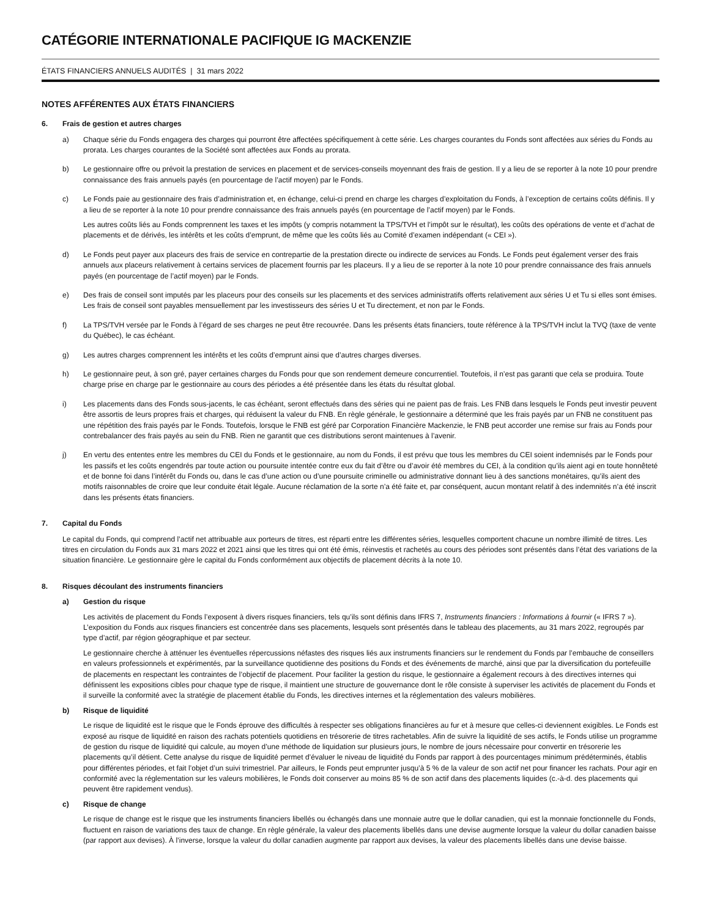CATÉGORIE INTERNATIONALE PACIFIQUE IG MACKENZIE
ÉTATS FINANCIERS ANNUELS AUDITÉS | 31 mars 2022
NOTES AFFÉRENTES AUX ÉTATS FINANCIERS
6. Frais de gestion et autres charges
a) Chaque série du Fonds engagera des charges qui pourront être affectées spécifiquement à cette série. Les charges courantes du Fonds sont affectées aux séries du Fonds au prorata. Les charges courantes de la Société sont affectées aux Fonds au prorata.
b) Le gestionnaire offre ou prévoit la prestation de services en placement et de services-conseils moyennant des frais de gestion. Il y a lieu de se reporter à la note 10 pour prendre connaissance des frais annuels payés (en pourcentage de l’actif moyen) par le Fonds.
c) Le Fonds paie au gestionnaire des frais d’administration et, en échange, celui-ci prend en charge les charges d’exploitation du Fonds, à l’exception de certains coûts définis. Il y a lieu de se reporter à la note 10 pour prendre connaissance des frais annuels payés (en pourcentage de l’actif moyen) par le Fonds.
Les autres coûts liés au Fonds comprennent les taxes et les impôts (y compris notamment la TPS/TVH et l’impôt sur le résultat), les coûts des opérations de vente et d’achat de placements et de dérivés, les intérêts et les coûts d’emprunt, de même que les coûts liés au Comité d’examen indépendant (« CEI »).
d) Le Fonds peut payer aux placeurs des frais de service en contrepartie de la prestation directe ou indirecte de services au Fonds. Le Fonds peut également verser des frais annuels aux placeurs relativement à certains services de placement fournis par les placeurs. Il y a lieu de se reporter à la note 10 pour prendre connaissance des frais annuels payés (en pourcentage de l’actif moyen) par le Fonds.
e) Des frais de conseil sont imputés par les placeurs pour des conseils sur les placements et des services administratifs offerts relativement aux séries U et Tu si elles sont émises. Les frais de conseil sont payables mensuellement par les investisseurs des séries U et Tu directement, et non par le Fonds.
f) La TPS/TVH versée par le Fonds à l’égard de ses charges ne peut être recouvrée. Dans les présents états financiers, toute référence à la TPS/TVH inclut la TVQ (taxe de vente du Québec), le cas échéant.
g) Les autres charges comprennent les intérêts et les coûts d’emprunt ainsi que d’autres charges diverses.
h) Le gestionnaire peut, à son gré, payer certaines charges du Fonds pour que son rendement demeure concurrentiel. Toutefois, il n’est pas garanti que cela se produira. Toute charge prise en charge par le gestionnaire au cours des périodes a été présentée dans les états du résultat global.
i) Les placements dans des Fonds sous-jacents, le cas échéant, seront effectués dans des séries qui ne paient pas de frais. Les FNB dans lesquels le Fonds peut investir peuvent être assortis de leurs propres frais et charges, qui réduisent la valeur du FNB. En règle générale, le gestionnaire a déterminé que les frais payés par un FNB ne constituent pas une répétition des frais payés par le Fonds. Toutefois, lorsque le FNB est géré par Corporation Financière Mackenzie, le FNB peut accorder une remise sur frais au Fonds pour contrebalancer des frais payés au sein du FNB. Rien ne garantit que ces distributions seront maintenues à l’avenir.
j) En vertu des ententes entre les membres du CEI du Fonds et le gestionnaire, au nom du Fonds, il est prévu que tous les membres du CEI soient indemnisés par le Fonds pour les passifs et les coûts engendrés par toute action ou poursuite intentée contre eux du fait d’être ou d’avoir été membres du CEI, à la condition qu’ils aient agi en toute honnêteté et de bonne foi dans l’intérêt du Fonds ou, dans le cas d’une action ou d’une poursuite criminelle ou administrative donnant lieu à des sanctions monétaires, qu’ils aient des motifs raisonnables de croire que leur conduite était légale. Aucune réclamation de la sorte n’a été faite et, par conséquent, aucun montant relatif à des indemnités n’a été inscrit dans les présents états financiers.
7. Capital du Fonds
Le capital du Fonds, qui comprend l’actif net attribuable aux porteurs de titres, est réparti entre les différentes séries, lesquelles comportent chacune un nombre illimité de titres. Les titres en circulation du Fonds aux 31 mars 2022 et 2021 ainsi que les titres qui ont été émis, réinvestis et rachetés au cours des périodes sont présentés dans l’état des variations de la situation financière. Le gestionnaire gère le capital du Fonds conformément aux objectifs de placement décrits à la note 10.
8. Risques découlant des instruments financiers
a) Gestion du risque
Les activités de placement du Fonds l’exposent à divers risques financiers, tels qu’ils sont définis dans IFRS 7, Instruments financiers : Informations à fournir (« IFRS 7 »). L’exposition du Fonds aux risques financiers est concentrée dans ses placements, lesquels sont présentés dans le tableau des placements, au 31 mars 2022, regroupés par type d’actif, par région géographique et par secteur.
Le gestionnaire cherche à atténuer les éventuelles répercussions néfastes des risques liés aux instruments financiers sur le rendement du Fonds par l’embauche de conseillers en valeurs professionnels et expérimentés, par la surveillance quotidienne des positions du Fonds et des événements de marché, ainsi que par la diversification du portefeuille de placements en respectant les contraintes de l’objectif de placement. Pour faciliter la gestion du risque, le gestionnaire a également recours à des directives internes qui définissent les expositions cibles pour chaque type de risque, il maintient une structure de gouvernance dont le rôle consiste à superviser les activités de placement du Fonds et il surveille la conformité avec la stratégie de placement établie du Fonds, les directives internes et la réglementation des valeurs mobilières.
b) Risque de liquidité
Le risque de liquidité est le risque que le Fonds éprouve des difficultés à respecter ses obligations financières au fur et à mesure que celles-ci deviennent exigibles. Le Fonds est exposé au risque de liquidité en raison des rachats potentiels quotidiens en trésorerie de titres rachetables. Afin de suivre la liquidité de ses actifs, le Fonds utilise un programme de gestion du risque de liquidité qui calcule, au moyen d’une méthode de liquidation sur plusieurs jours, le nombre de jours nécessaire pour convertir en trésorerie les placements qu’il détient. Cette analyse du risque de liquidité permet d’évaluer le niveau de liquidité du Fonds par rapport à des pourcentages minimum prédéterminés, établis pour différentes périodes, et fait l’objet d’un suivi trimestriel. Par ailleurs, le Fonds peut emprunter jusqu’à 5 % de la valeur de son actif net pour financer les rachats. Pour agir en conformité avec la réglementation sur les valeurs mobilières, le Fonds doit conserver au moins 85 % de son actif dans des placements liquides (c.-à-d. des placements qui peuvent être rapidement vendus).
c) Risque de change
Le risque de change est le risque que les instruments financiers libellés ou échangés dans une monnaie autre que le dollar canadien, qui est la monnaie fonctionnelle du Fonds, fluctuent en raison de variations des taux de change. En règle générale, la valeur des placements libellés dans une devise augmente lorsque la valeur du dollar canadien baisse (par rapport aux devises). À l’inverse, lorsque la valeur du dollar canadien augmente par rapport aux devises, la valeur des placements libellés dans une devise baisse.